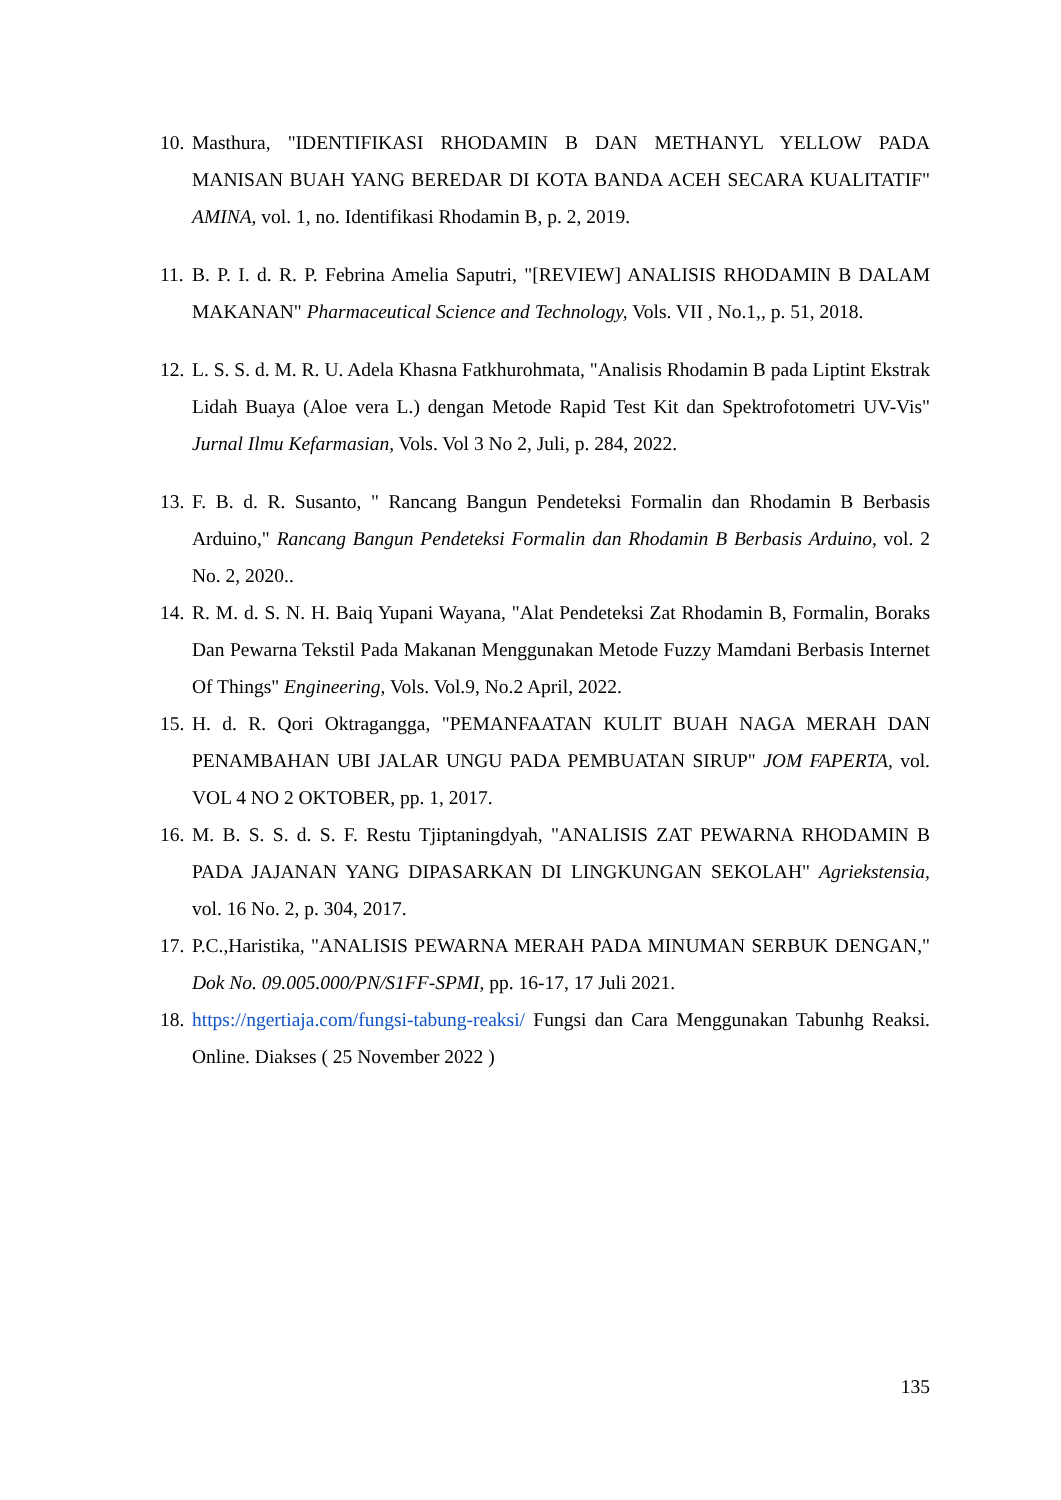10.
Masthura, "IDENTIFIKASI RHODAMIN B DAN METHANYL YELLOW PADA MANISAN BUAH YANG BEREDAR DI KOTA BANDA ACEH SECARA KUALITATIF" AMINA, vol. 1, no. Identifikasi Rhodamin B, p. 2, 2019.
11.
B. P. I. d. R. P. Febrina Amelia Saputri, "[REVIEW] ANALISIS RHODAMIN B DALAM MAKANAN" Pharmaceutical Science and Technology, Vols. VII , No.1,, p. 51, 2018.
12.
L. S. S. d. M. R. U. Adela Khasna Fatkhurohmata, "Analisis Rhodamin B pada Liptint Ekstrak Lidah Buaya (Aloe vera L.) dengan Metode Rapid Test Kit dan Spektrofotometri UV-Vis" Jurnal Ilmu Kefarmasian, Vols. Vol 3 No 2, Juli, p. 284, 2022.
13.
F. B. d. R. Susanto, " Rancang Bangun Pendeteksi Formalin dan Rhodamin B Berbasis Arduino," Rancang Bangun Pendeteksi Formalin dan Rhodamin B Berbasis Arduino, vol. 2 No. 2, 2020..
14.
R. M. d. S. N. H. Baiq Yupani Wayana, "Alat Pendeteksi Zat Rhodamin B, Formalin, Boraks Dan Pewarna Tekstil Pada Makanan Menggunakan Metode Fuzzy Mamdani Berbasis Internet Of Things" Engineering, Vols. Vol.9, No.2 April, 2022.
15.
H. d. R. Qori Oktragangga, "PEMANFAATAN KULIT BUAH NAGA MERAH DAN PENAMBAHAN UBI JALAR UNGU PADA PEMBUATAN SIRUP" JOM FAPERTA, vol. VOL 4 NO 2 OKTOBER, pp. 1, 2017.
16.
M. B. S. S. d. S. F. Restu Tjiptaningdyah, "ANALISIS ZAT PEWARNA RHODAMIN B PADA JAJANAN YANG DIPASARKAN DI LINGKUNGAN SEKOLAH" Agriekstensia, vol. 16 No. 2, p. 304, 2017.
17.
P.C.,Haristika, "ANALISIS PEWARNA MERAH PADA MINUMAN SERBUK DENGAN," Dok No. 09.005.000/PN/S1FF-SPMI, pp. 16-17, 17 Juli 2021.
18.
https://ngertiaja.com/fungsi-tabung-reaksi/ Fungsi dan Cara Menggunakan Tabunhg Reaksi. Online. Diakses ( 25 November 2022 )
135